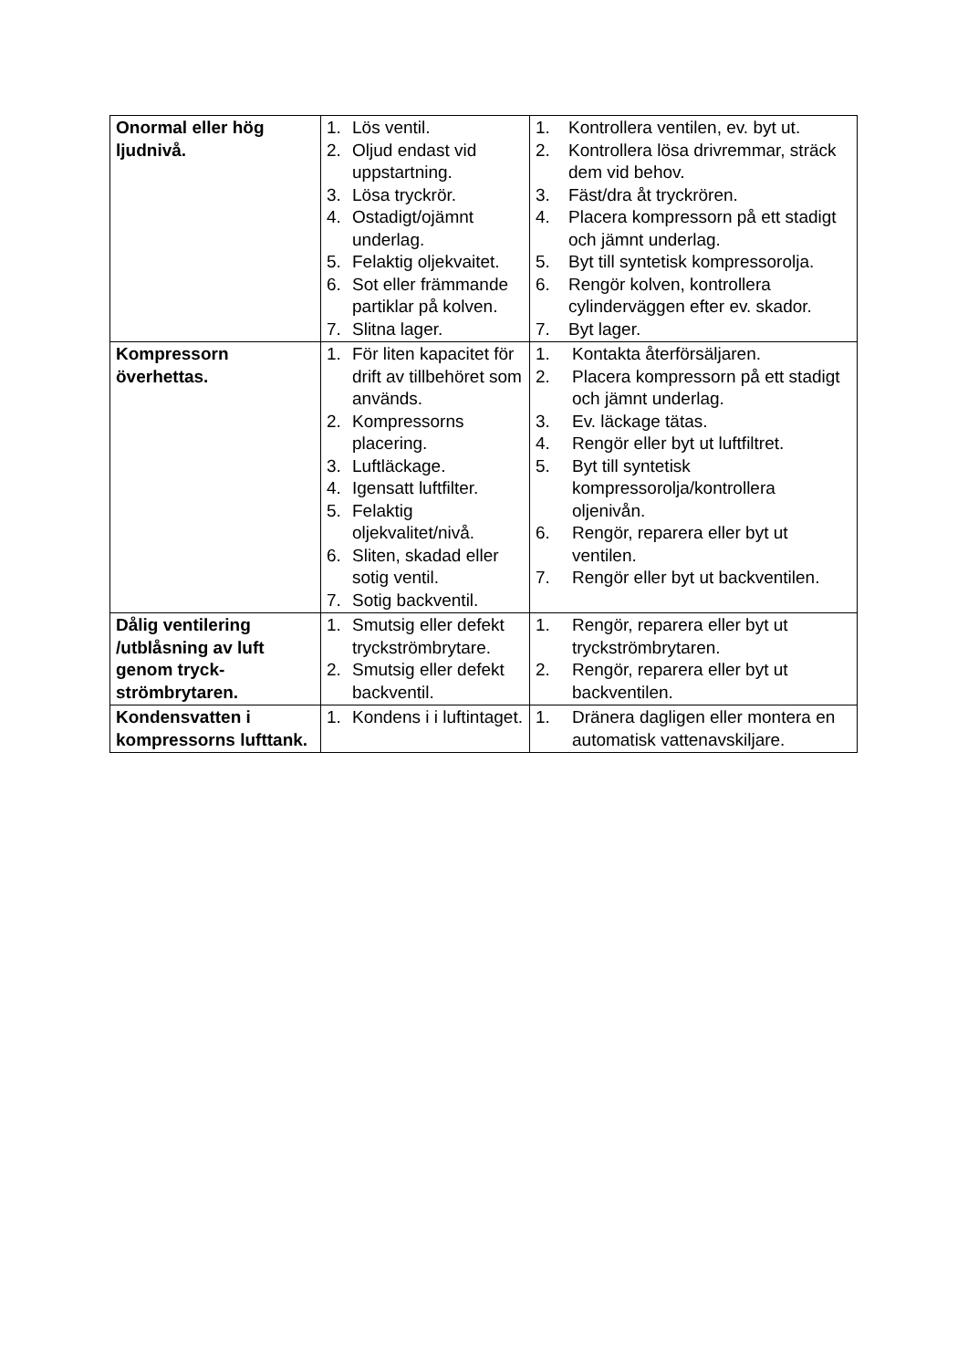| Onormal eller hög ljudnivå. | 1. Lös ventil. 2. Oljud endast vid uppstartning. 3. Lösa tryckrör. 4. Ostadigt/ojämnt underlag. 5. Felaktig oljekvaitet. 6. Sot eller främmande partiklar på kolven. 7. Slitna lager. | 1. Kontrollera ventilen, ev. byt ut. 2. Kontrollera lösa drivremmar, sträck dem vid behov. 3. Fäst/dra åt tryckrören. 4. Placera kompressorn på ett stadigt och jämnt underlag. 5. Byt till syntetisk kompressorolja. 6. Rengör kolven, kontrollera cylinderväggen efter ev. skador. 7. Byt lager. |
| Kompressorn överhettas. | 1. För liten kapacitet för drift av tillbehöret som används. 2. Kompressorns placering. 3. Luftläckage. 4. Igensatt luftfilter. 5. Felaktig oljekvalitet/nivå. 6. Sliten, skadad eller sotig ventil. 7. Sotig backventil. | 1. Kontakta återförsäljaren. 2. Placera kompressorn på ett stadigt och jämnt underlag. 3. Ev. läckage tätas. 4. Rengör eller byt ut luftfiltret. 5. Byt till syntetisk kompressorolja/kontrollera oljenivån. 6. Rengör, reparera eller byt ut ventilen. 7. Rengör eller byt ut backventilen. |
| Dålig ventilering /utblåsning av luft genom tryck-strömbrytaren. | 1. Smutsig eller defekt tryckströmbrytare. 2. Smutsig eller defekt backventil. | 1. Rengör, reparera eller byt ut tryckströmbrytaren. 2. Rengör, reparera eller byt ut backventilen. |
| Kondensvatten i kompressorns lufttank. | 1. Kondens i i luftintaget. | 1. Dränera dagligen eller montera en automatisk vattenavskiljare. |